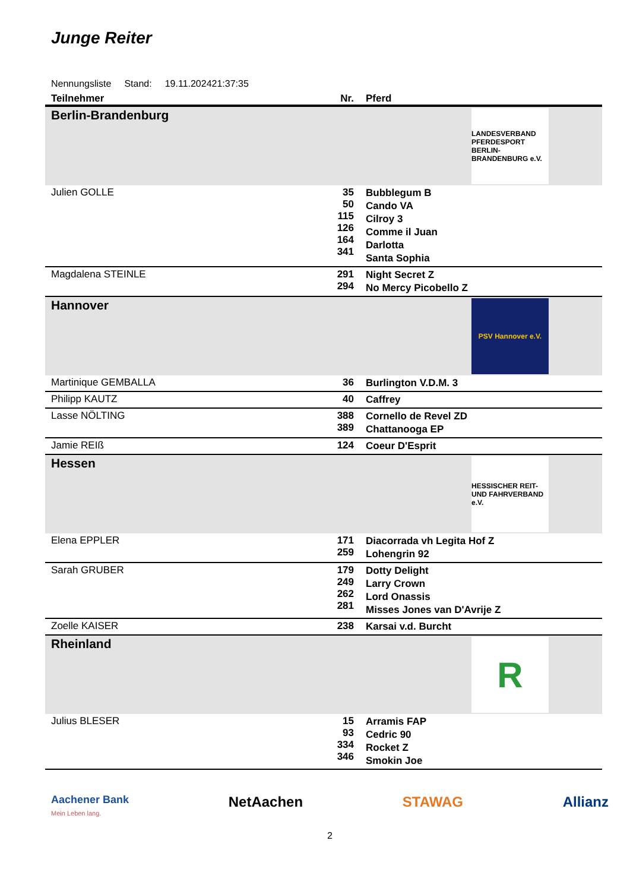Junge Reiter
Nennungsliste Stand: 19.11.202421:37:35
| Teilnehmer | Nr. | Pferd |
| --- | --- | --- |
| Berlin-Brandenburg LANDESVERBAND PFERDESPORT BERLIN-BRANDENBURG e.V. | | |
| Julien GOLLE | 35 50 115 126 164 341 | Bubblegum B Cando VA Cilroy 3 Comme il Juan Darlotta Santa Sophia |
| Magdalena STEINLE | 291 294 | Night Secret Z No Mercy Picobello Z |
| Hannover PSV Hannover e.V. | | |
| Martinique GEMBALLA | 36 | Burlington V.D.M. 3 |
| Philipp KAUTZ | 40 | Caffrey |
| Lasse NÖLTING | 388 389 | Cornello de Revel ZD Chattanooga EP |
| Jamie REIß | 124 | Coeur D'Esprit |
| Hessen HESSISCHER REIT- UND FAHRVERBAND e.V. | | |
| Elena EPPLER | 171 259 | Diacorrada vh Legita Hof Z Lohengrin 92 |
| Sarah GRUBER | 179 249 262 281 | Dotty Delight Larry Crown Lord Onassis Misses Jones van D'Avrije Z |
| Zoelle KAISER | 238 | Karsai v.d. Burcht |
| Rheinland R | | |
| Julius BLESER | 15 93 334 346 | Arramis FAP Cedric 90 Rocket Z Smokin Joe |
Aachener Bank
Mein Leben lang. NetAachen STAWAG Allianz
2